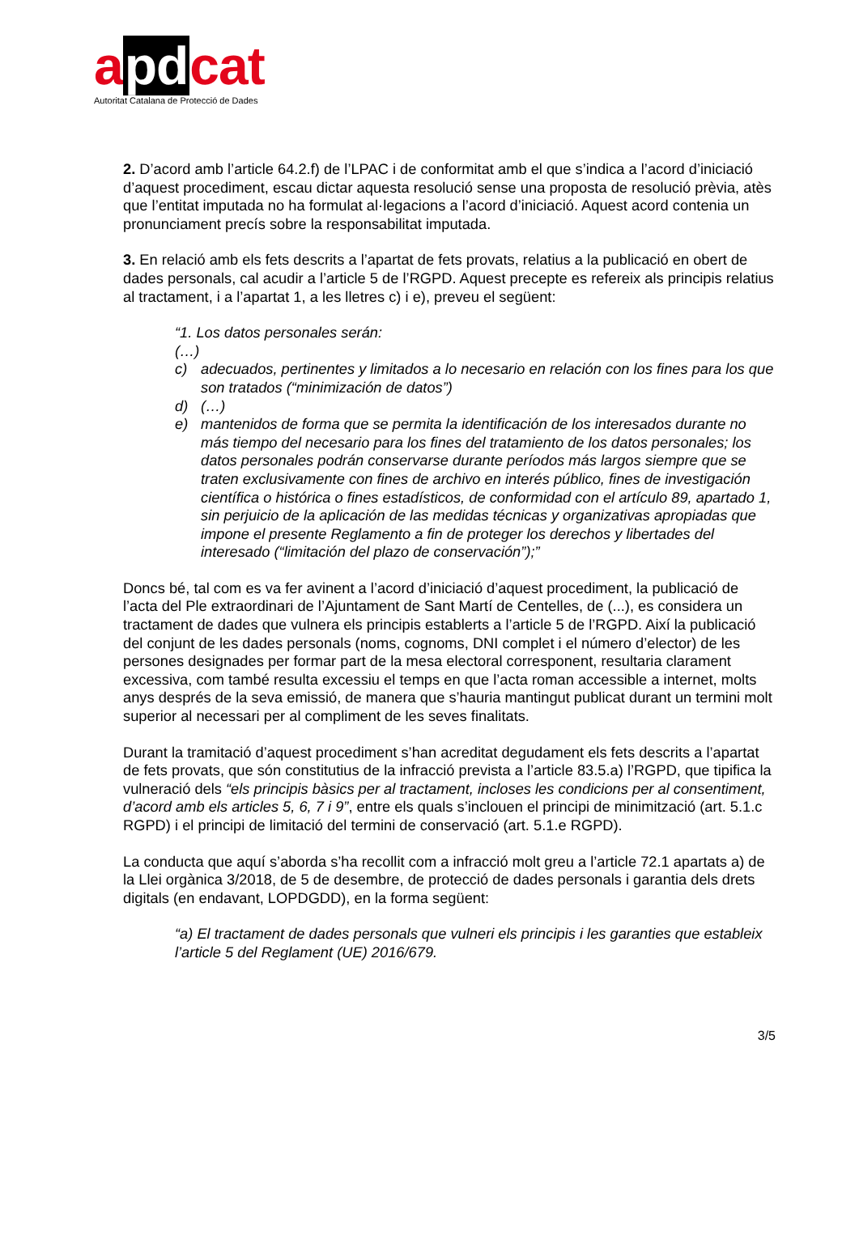apdcat
Autoritat Catalana de Protecció de Dades
2. D’acord amb l’article 64.2.f) de l’LPAC i de conformitat amb el que s’indica a l’acord d’iniciació d’aquest procediment, escau dictar aquesta resolució sense una proposta de resolució prèvia, atès que l’entitat imputada no ha formulat al·legacions a l’acord d’iniciació. Aquest acord contenia un pronunciament precís sobre la responsabilitat imputada.
3. En relació amb els fets descrits a l’apartat de fets provats, relatius a la publicació en obert de dades personals, cal acudir a l’article 5 de l’RGPD. Aquest precepte es refereix als principis relatius al tractament, i a l’apartat 1, a les lletres c) i e), preveu el següent:
“1. Los datos personales serán:
(…)
c) adecuados, pertinentes y limitados a lo necesario en relación con los fines para los que son tratados (“minimización de datos”)
d) (…)
e) mantenidos de forma que se permita la identificación de los interesados durante no más tiempo del necesario para los fines del tratamiento de los datos personales; los datos personales podrán conservarse durante períodos más largos siempre que se traten exclusivamente con fines de archivo en interés público, fines de investigación científica o histórica o fines estadísticos, de conformidad con el artículo 89, apartado 1, sin perjuicio de la aplicación de las medidas técnicas y organizativas apropiadas que impone el presente Reglamento a fin de proteger los derechos y libertades del interesado (“limitación del plazo de conservación”);”
Doncs bé, tal com es va fer avinent a l’acord d’iniciació d’aquest procediment, la publicació de l’acta del Ple extraordinari de l’Ajuntament de Sant Martí de Centelles, de (...), es considera un tractament de dades que vulnera els principis establerts a l’article 5 de l’RGPD. Així la publicació del conjunt de les dades personals (noms, cognoms, DNI complet i el número d’elector) de les persones designades per formar part de la mesa electoral corresponent, resultaria clarament excessiva, com també resulta excessiu el temps en que l’acta roman accessible a internet, molts anys després de la seva emissió, de manera que s’hauria mantingut publicat durant un termini molt superior al necessari per al compliment de les seves finalitats.
Durant la tramitació d’aquest procediment s’han acreditat degudament els fets descrits a l’apartat de fets provats, que són constitutius de la infracció prevista a l’article 83.5.a) l’RGPD, que tipifica la vulneració dels “els principis bàsics per al tractament, incloses les condicions per al consentiment, d’acord amb els articles 5, 6, 7 i 9”, entre els quals s’inclouen el principi de minimització (art. 5.1.c RGPD) i el principi de limitació del termini de conservació (art. 5.1.e RGPD).
La conducta que aquí s’aborda s’ha recollit com a infracció molt greu a l’article 72.1 apartats a) de la Llei orgànica 3/2018, de 5 de desembre, de protecció de dades personals i garantia dels drets digitals (en endavant, LOPDGDD), en la forma següent:
“a) El tractament de dades personals que vulneri els principis i les garanties que estableix l’article 5 del Reglament (UE) 2016/679.
3/5